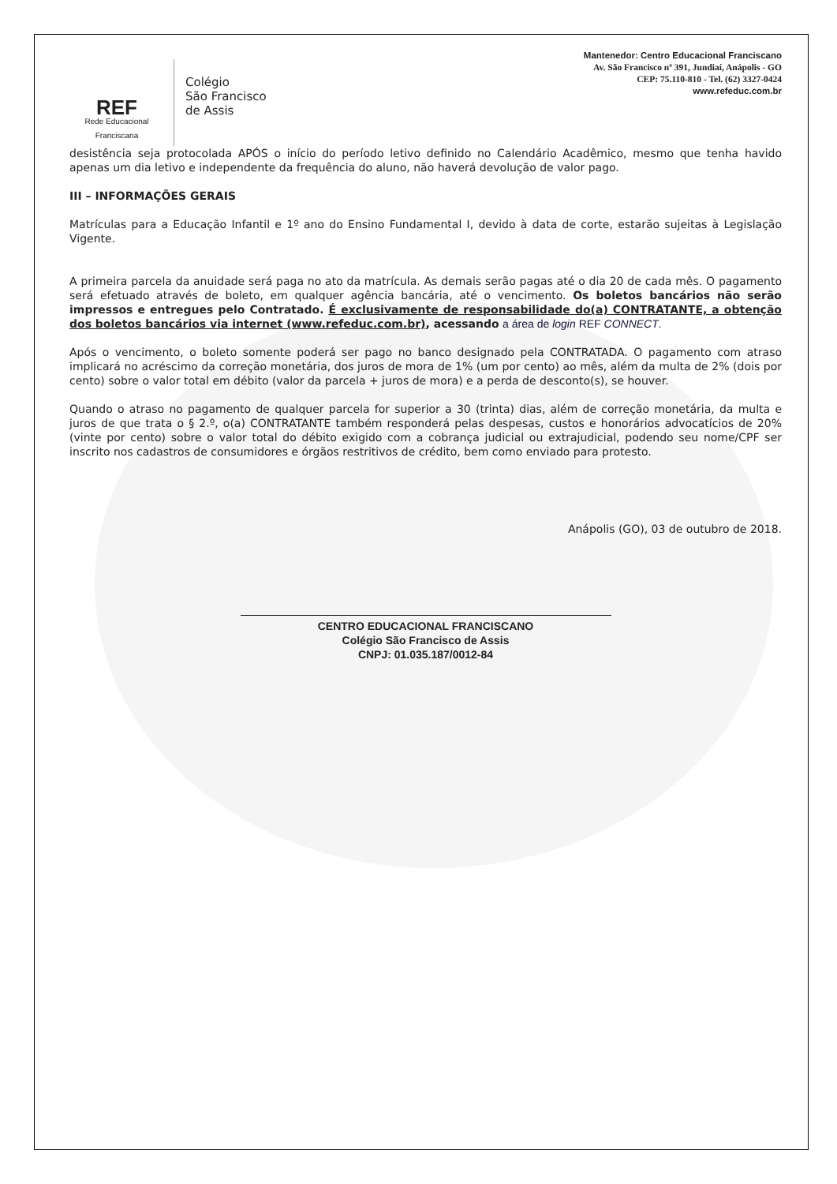REF
Rede Educacional
Franciscana
Colégio
São Francisco
de Assis
Mantenedor: Centro Educacional Franciscano
Av. São Francisco nº 391, Jundiaí, Anápolis - GO
CEP: 75.110-810 - Tel. (62) 3327-0424
www.refeduc.com.br
desistência seja protocolada APÓS o início do período letivo definido no Calendário Acadêmico, mesmo que tenha havido apenas um dia letivo e independente da frequência do aluno, não haverá devolução de valor pago.
III – INFORMAÇÕES GERAIS
Matrículas para a Educação Infantil e 1º ano do Ensino Fundamental I, devido à data de corte, estarão sujeitas à Legislação Vigente.
A primeira parcela da anuidade será paga no ato da matrícula. As demais serão pagas até o dia 20 de cada mês. O pagamento será efetuado através de boleto, em qualquer agência bancária, até o vencimento. Os boletos bancários não serão impressos e entregues pelo Contratado. É exclusivamente de responsabilidade do(a) CONTRATANTE, a obtenção dos boletos bancários via internet (www.refeduc.com.br), acessando a área de login REF CONNECT.
Após o vencimento, o boleto somente poderá ser pago no banco designado pela CONTRATADA. O pagamento com atraso implicará no acréscimo da correção monetária, dos juros de mora de 1% (um por cento) ao mês, além da multa de 2% (dois por cento) sobre o valor total em débito (valor da parcela + juros de mora) e a perda de desconto(s), se houver.
Quando o atraso no pagamento de qualquer parcela for superior a 30 (trinta) dias, além de correção monetária, da multa e juros de que trata o § 2.º, o(a) CONTRATANTE também responderá pelas despesas, custos e honorários advocatícios de 20% (vinte por cento) sobre o valor total do débito exigido com a cobrança judicial ou extrajudicial, podendo seu nome/CPF ser inscrito nos cadastros de consumidores e órgãos restritivos de crédito, bem como enviado para protesto.
Anápolis (GO), 03 de outubro de 2018.
CENTRO EDUCACIONAL FRANCISCANO
Colégio São Francisco de Assis
CNPJ: 01.035.187/0012-84